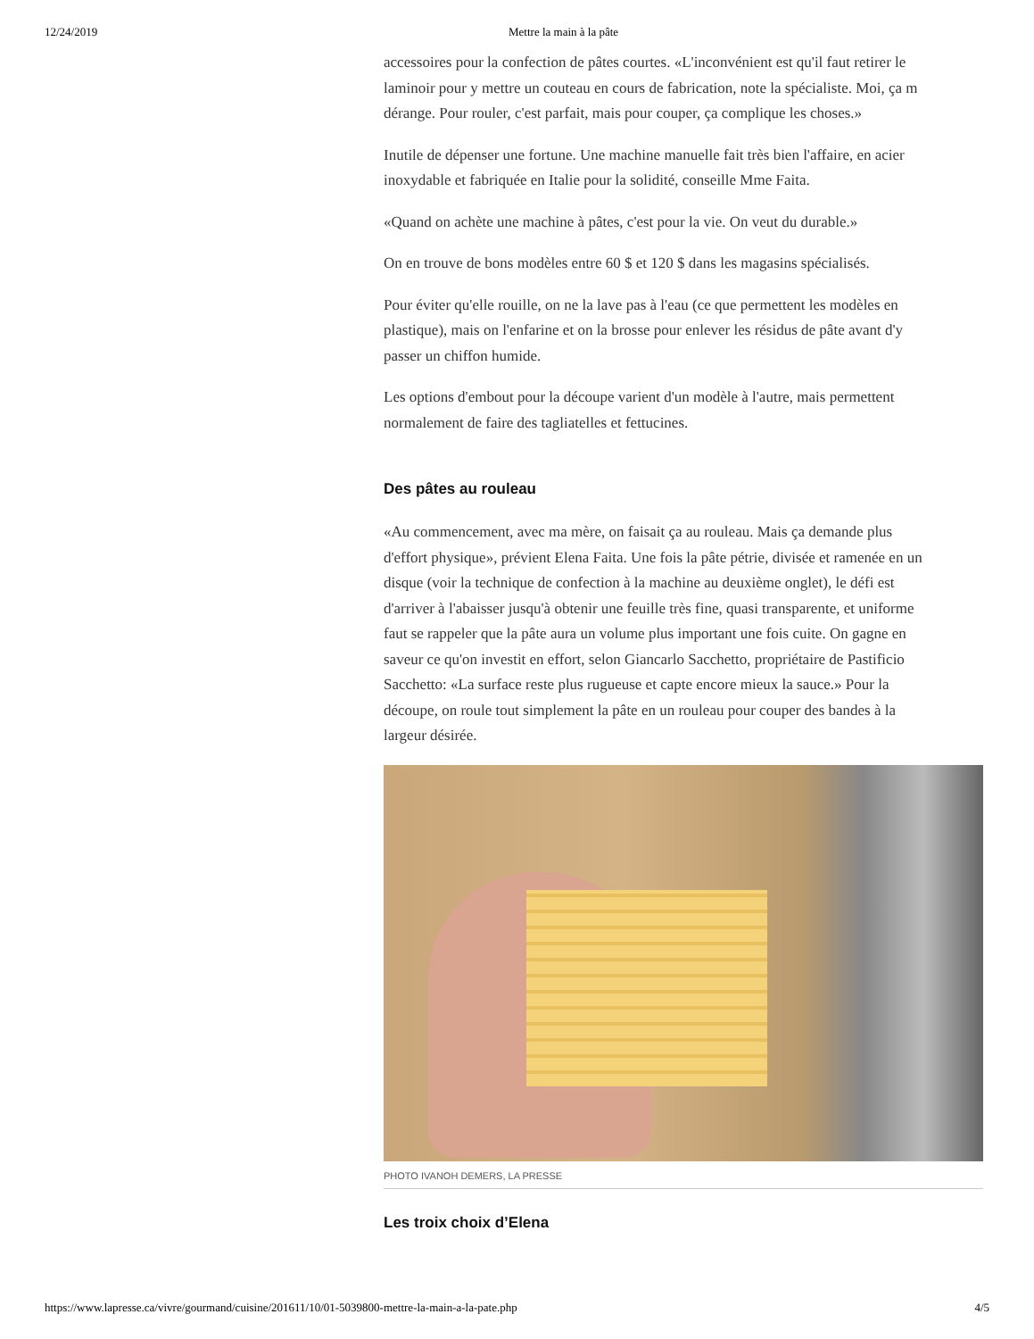12/24/2019 Mettre la main à la pâte
accessoires pour la confection de pâtes courtes. «L'inconvénient est qu'il faut retirer le
laminoir pour y mettre un couteau en cours de fabrication, note la spécialiste. Moi, ça m
dérange. Pour rouler, c'est parfait, mais pour couper, ça complique les choses.»
Inutile de dépenser une fortune. Une machine manuelle fait très bien l'affaire, en acier
inoxydable et fabriquée en Italie pour la solidité, conseille Mme Faita.
«Quand on achète une machine à pâtes, c'est pour la vie. On veut du durable.»
On en trouve de bons modèles entre 60 $ et 120 $ dans les magasins spécialisés.
Pour éviter qu'elle rouille, on ne la lave pas à l'eau (ce que permettent les modèles en
plastique), mais on l'enfarine et on la brosse pour enlever les résidus de pâte avant d'y
passer un chiffon humide.
Les options d'embout pour la découpe varient d'un modèle à l'autre, mais permettent
normalement de faire des tagliatelles et fettucines.
Des pâtes au rouleau
«Au commencement, avec ma mère, on faisait ça au rouleau. Mais ça demande plus
d'effort physique», prévient Elena Faita. Une fois la pâte pétrie, divisée et ramenée en un
disque (voir la technique de confection à la machine au deuxième onglet), le défi est
d'arriver à l'abaisser jusqu'à obtenir une feuille très fine, quasi transparente, et uniforme
faut se rappeler que la pâte aura un volume plus important une fois cuite. On gagne en
saveur ce qu'on investit en effort, selon Giancarlo Sacchetto, propriétaire de Pastificio
Sacchetto: «La surface reste plus rugueuse et capte encore mieux la sauce.» Pour la
découpe, on roule tout simplement la pâte en un rouleau pour couper des bandes à la
largeur désirée.
PHOTO IVANOH DEMERS, LA PRESSE
Les troix choix d’Elena
https://www.lapresse.ca/vivre/gourmand/cuisine/201611/10/01-5039800-mettre-la-main-a-la-pate.php 4/5